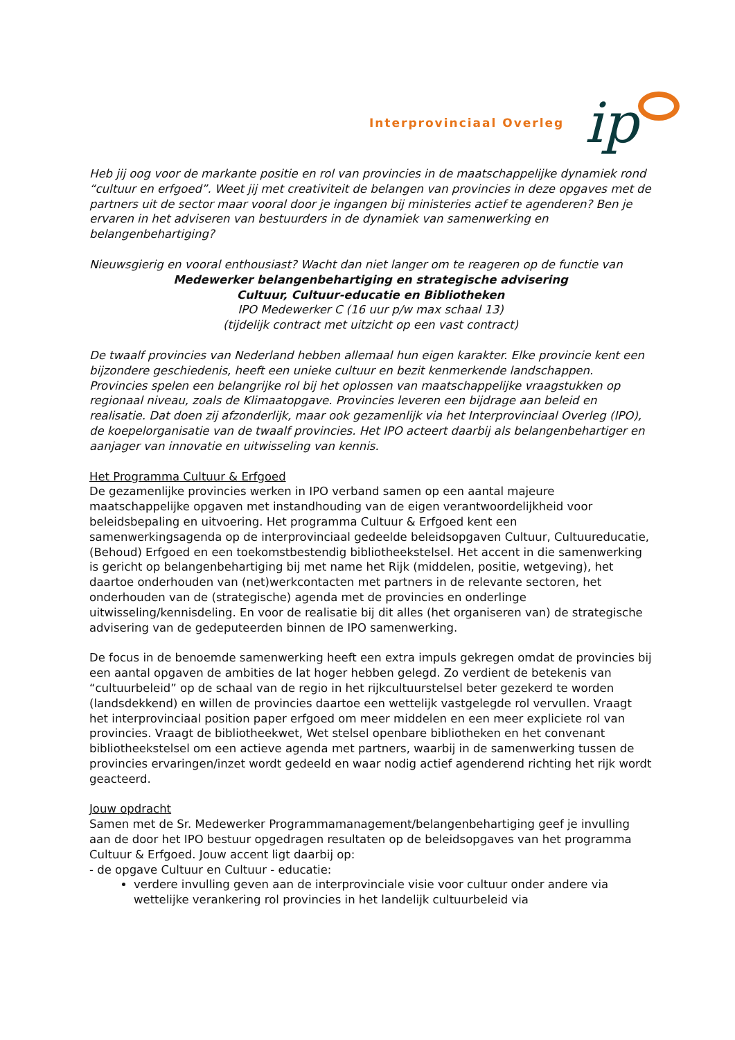Interprovinciaal Overleg ip
Heb jij oog voor de markante positie en rol van provincies in de maatschappelijke dynamiek rond “cultuur en erfgoed”. Weet jij met creativiteit de belangen van provincies in deze opgaves met de partners uit de sector maar vooral door je ingangen bij ministeries actief te agenderen? Ben je ervaren in het adviseren van bestuurders in de dynamiek van samenwerking en belangenbehartiging?
Nieuwsgierig en vooral enthousiast? Wacht dan niet langer om te reageren op de functie van
Medewerker belangenbehartiging en strategische advisering
Cultuur, Cultuur-educatie en Bibliotheken
IPO Medewerker C (16 uur p/w max schaal 13)
(tijdelijk contract met uitzicht op een vast contract)
De twaalf provincies van Nederland hebben allemaal hun eigen karakter. Elke provincie kent een bijzondere geschiedenis, heeft een unieke cultuur en bezit kenmerkende landschappen. Provincies spelen een belangrijke rol bij het oplossen van maatschappelijke vraagstukken op regionaal niveau, zoals de Klimaatopgave. Provincies leveren een bijdrage aan beleid en realisatie. Dat doen zij afzonderlijk, maar ook gezamenlijk via het Interprovinciaal Overleg (IPO), de koepelorganisatie van de twaalf provincies. Het IPO acteert daarbij als belangenbehartiger en aanjager van innovatie en uitwisseling van kennis.
Het Programma Cultuur & Erfgoed
De gezamenlijke provincies werken in IPO verband samen op een aantal majeure maatschappelijke opgaven met instandhouding van de eigen verantwoordelijkheid voor beleidsbepaling en uitvoering. Het programma Cultuur & Erfgoed kent een samenwerkingsagenda op de interprovinciaal gedeelde beleidsopgaven Cultuur, Cultuureducatie, (Behoud) Erfgoed en een toekomstbestendig bibliotheekstelsel. Het accent in die samenwerking is gericht op belangenbehartiging bij met name het Rijk (middelen, positie, wetgeving), het daartoe onderhouden van (net)werkcontacten met partners in de relevante sectoren, het onderhouden van de (strategische) agenda met de provincies en onderlinge uitwisseling/kennisdeling. En voor de realisatie bij dit alles (het organiseren van) de strategische advisering van de gedeputeerden binnen de IPO samenwerking.
De focus in de benoemde samenwerking heeft een extra impuls gekregen omdat de provincies bij een aantal opgaven de ambities de lat hoger hebben gelegd. Zo verdient de betekenis van “cultuurbeleid” op de schaal van de regio in het rijkcultuurstelsel beter gezekerd te worden (landsdekkend) en willen de provincies daartoe een wettelijk vastgelegde rol vervullen. Vraagt het interprovinciaal position paper erfgoed om meer middelen en een meer expliciete rol van provincies. Vraagt de bibliotheekwet, Wet stelsel openbare bibliotheken en het convenant bibliotheekstelsel om een actieve agenda met partners, waarbij in de samenwerking tussen de provincies ervaringen/inzet wordt gedeeld en waar nodig actief agenderend richting het rijk wordt geacteerd.
Jouw opdracht
Samen met de Sr. Medewerker Programmamanagement/belangenbehartiging geef je invulling aan de door het IPO bestuur opgedragen resultaten op de beleidsopgaves van het programma Cultuur & Erfgoed. Jouw accent ligt daarbij op:
- de opgave Cultuur en Cultuur - educatie:
verdere invulling geven aan de interprovinciale visie voor cultuur onder andere via wettelijke verankering rol provincies in het landelijk cultuurbeleid via